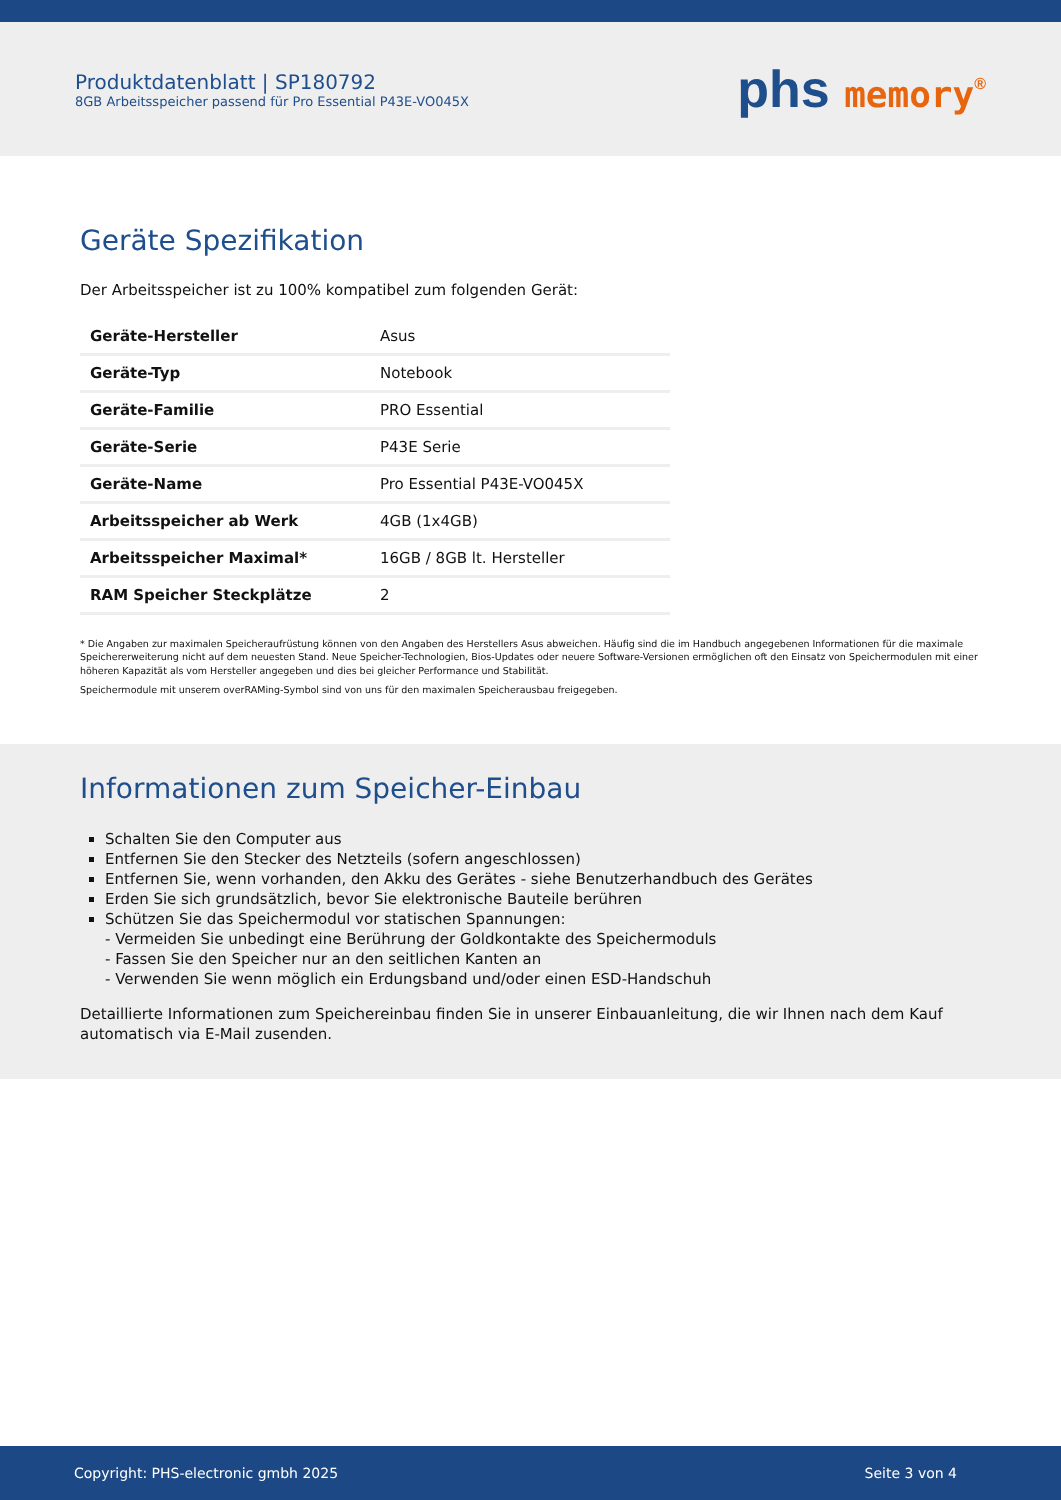Produktdatenblatt | SP180792
8GB Arbeitsspeicher passend für Pro Essential P43E-VO045X
phs memory<sup>®</sup>
Geräte Spezifikation
Der Arbeitsspeicher ist zu 100% kompatibel zum folgenden Gerät:
| Geräte-Hersteller | Asus |
| Geräte-Typ | Notebook |
| Geräte-Familie | PRO Essential |
| Geräte-Serie | P43E Serie |
| Geräte-Name | Pro Essential P43E-VO045X |
| Arbeitsspeicher ab Werk | 4GB (1x4GB) |
| Arbeitsspeicher Maximal* | 16GB / 8GB lt. Hersteller |
| RAM Speicher Steckplätze | 2 |
* Die Angaben zur maximalen Speicheraufrüstung können von den Angaben des Herstellers Asus abweichen. Häufig sind die im Handbuch angegebenen Informationen für die maximale Speichererweiterung nicht auf dem neuesten Stand. Neue Speicher-Technologien, Bios-Updates oder neuere Software-Versionen ermöglichen oft den Einsatz von Speichermodulen mit einer höheren Kapazität als vom Hersteller angegeben und dies bei gleicher Performance und Stabilität.
Speichermodule mit unserem overRAMing-Symbol sind von uns für den maximalen Speicherausbau freigegeben.
Informationen zum Speicher-Einbau
Schalten Sie den Computer aus
Entfernen Sie den Stecker des Netzteils (sofern angeschlossen)
Entfernen Sie, wenn vorhanden, den Akku des Gerätes - siehe Benutzerhandbuch des Gerätes
Erden Sie sich grundsätzlich, bevor Sie elektronische Bauteile berühren
Schützen Sie das Speichermodul vor statischen Spannungen:
- Vermeiden Sie unbedingt eine Berührung der Goldkontakte des Speichermoduls
- Fassen Sie den Speicher nur an den seitlichen Kanten an
- Verwenden Sie wenn möglich ein Erdungsband und/oder einen ESD-Handschuh
Detaillierte Informationen zum Speichereinbau finden Sie in unserer Einbauanleitung, die wir Ihnen nach dem Kauf automatisch via E-Mail zusenden.
Copyright: PHS-electronic gmbh 2025 Seite 3 von 4